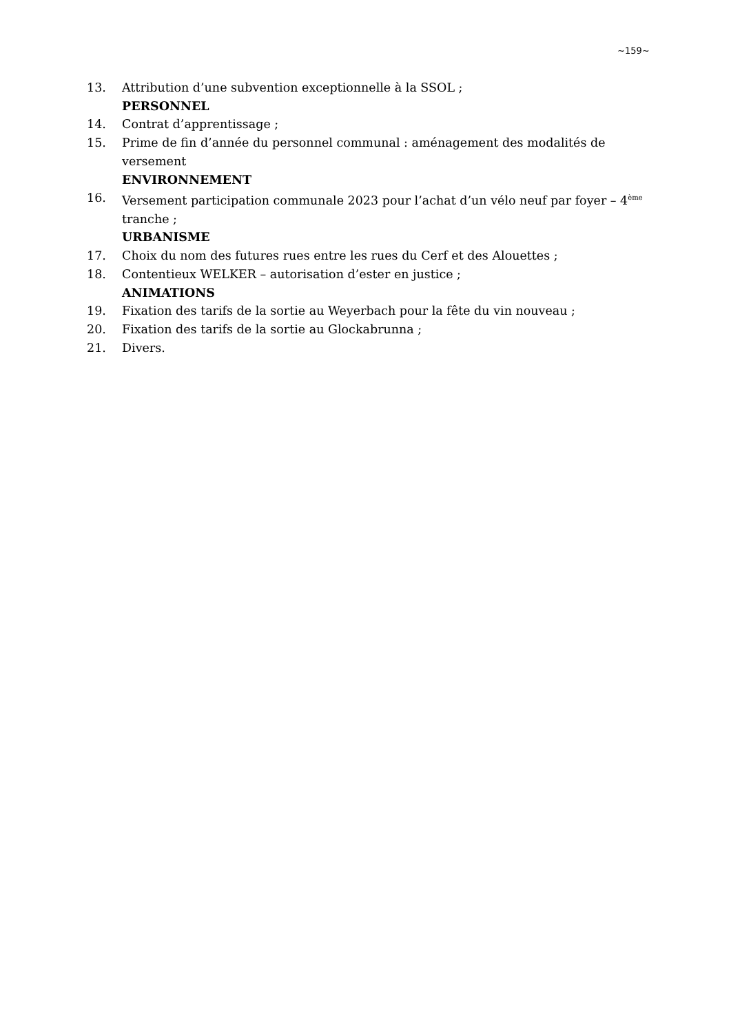~159~
13. Attribution d’une subvention exceptionnelle à la SSOL ;
PERSONNEL
14. Contrat d’apprentissage ;
15. Prime de fin d’année du personnel communal : aménagement des modalités de versement
ENVIRONNEMENT
16. Versement participation communale 2023 pour l’achat d’un vélo neuf par foyer – 4<sup>ème</sup> tranche ;
URBANISME
17. Choix du nom des futures rues entre les rues du Cerf et des Alouettes ;
18. Contentieux WELKER – autorisation d’ester en justice ;
ANIMATIONS
19. Fixation des tarifs de la sortie au Weyerbach pour la fête du vin nouveau ;
20. Fixation des tarifs de la sortie au Glockabrunna ;
21. Divers.